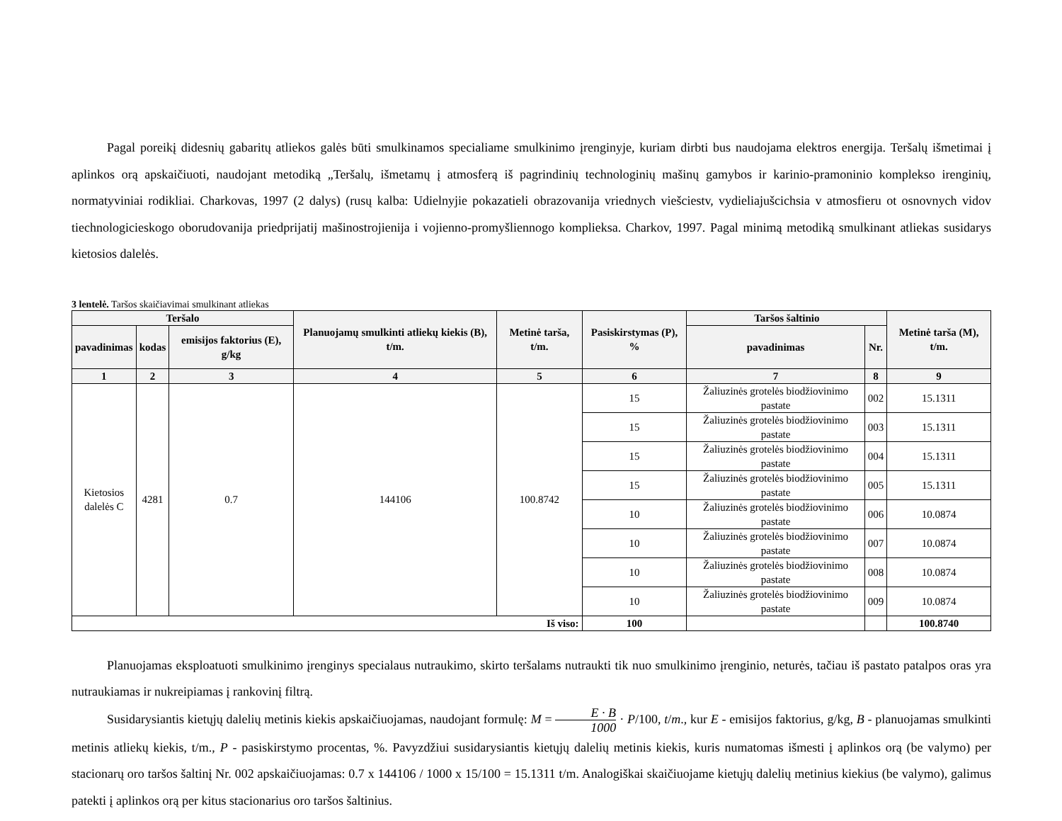Pagal poreikį didesnių gabaritų atliekos galės būti smulkinamos specialiame smulkinimo įrenginyje, kuriam dirbti bus naudojama elektros energija. Teršalų išmetimai į aplinkos orą apskaičiuoti, naudojant metodiką „Teršalų, išmetamų į atmosferą iš pagrindinių technologinių mašinų gamybos ir karinio-pramoninio komplekso irenginių, normatyviniai rodikliai. Charkovas, 1997 (2 dalys) (rusų kalba: Udielnyjie pokazatieli obrazovanija vriednych viešciestv, vydieliajušcichsia v atmosfieru ot osnovnych vidov tiechnologicieskogo oborudovanija priedprijatij mašinostrojienija i vojienno-promyšliennogo komplieksa. Charkov, 1997. Pagal minimą metodiką smulkinant atliekas susidarys kietosios dalelės.
3 lentelė. Taršos skaičiavimai smulkinant atliekas
| Teršalo | | | Planuojamų smulkinti atliekų kiekis (B), t/m. | Metinė tarša, t/m. | Pasiskirstymas (P), % | Taršos šaltinio | | Metinė tarša (M), t/m. |
| --- | --- | --- | --- | --- | --- | --- | --- | --- |
| pavadinimas | kodas | emisijos faktorius (E), g/kg | | | | pavadinimas | Nr. | |
| 1 | 2 | 3 | 4 | 5 | 6 | 7 | 8 | 9 |
| Kietosios dalelės C | 4281 | 0.7 | 144106 | 100.8742 | 15 | Žaliuzinės grotelės biodžiovinimo pastate | 002 | 15.1311 |
| | | | | | 15 | Žaliuzinės grotelės biodžiovinimo pastate | 003 | 15.1311 |
| | | | | | 15 | Žaliuzinės grotelės biodžiovinimo pastate | 004 | 15.1311 |
| | | | | | 15 | Žaliuzinės grotelės biodžiovinimo pastate | 005 | 15.1311 |
| | | | | | 10 | Žaliuzinės grotelės biodžiovinimo pastate | 006 | 10.0874 |
| | | | | | 10 | Žaliuzinės grotelės biodžiovinimo pastate | 007 | 10.0874 |
| | | | | | 10 | Žaliuzinės grotelės biodžiovinimo pastate | 008 | 10.0874 |
| | | | | | 10 | Žaliuzinės grotelės biodžiovinimo pastate | 009 | 10.0874 |
| Iš viso: | | | | | 100 | | | 100.8740 |
Planuojamas eksploatuoti smulkinimo įrenginys specialaus nutraukimo, skirto teršalams nutraukti tik nuo smulkinimo įrenginio, neturės, tačiau iš pastato patalpos oras yra nutraukiamas ir nukreipiamas į rankovinį filtrą.
Susidarysiantis kietųjų dalelių metinis kiekis apskaičiuojamas, naudojant formulę: M = E · B 1000 · P/100, t/m., kur E - emisijos faktorius, g/kg, B - planuojamas smulkinti metinis atliekų kiekis, t/m., P - pasiskirstymo procentas, %. Pavyzdžiui susidarysiantis kietųjų dalelių metinis kiekis, kuris numatomas išmesti į aplinkos orą (be valymo) per stacionarų oro taršos šaltinį Nr. 002 apskaičiuojamas: 0.7 x 144106 / 1000 x 15/100 = 15.1311 t/m. Analogiškai skaičiuojame kietųjų dalelių metinius kiekius (be valymo), galimus patekti į aplinkos orą per kitus stacionarius oro taršos šaltinius.